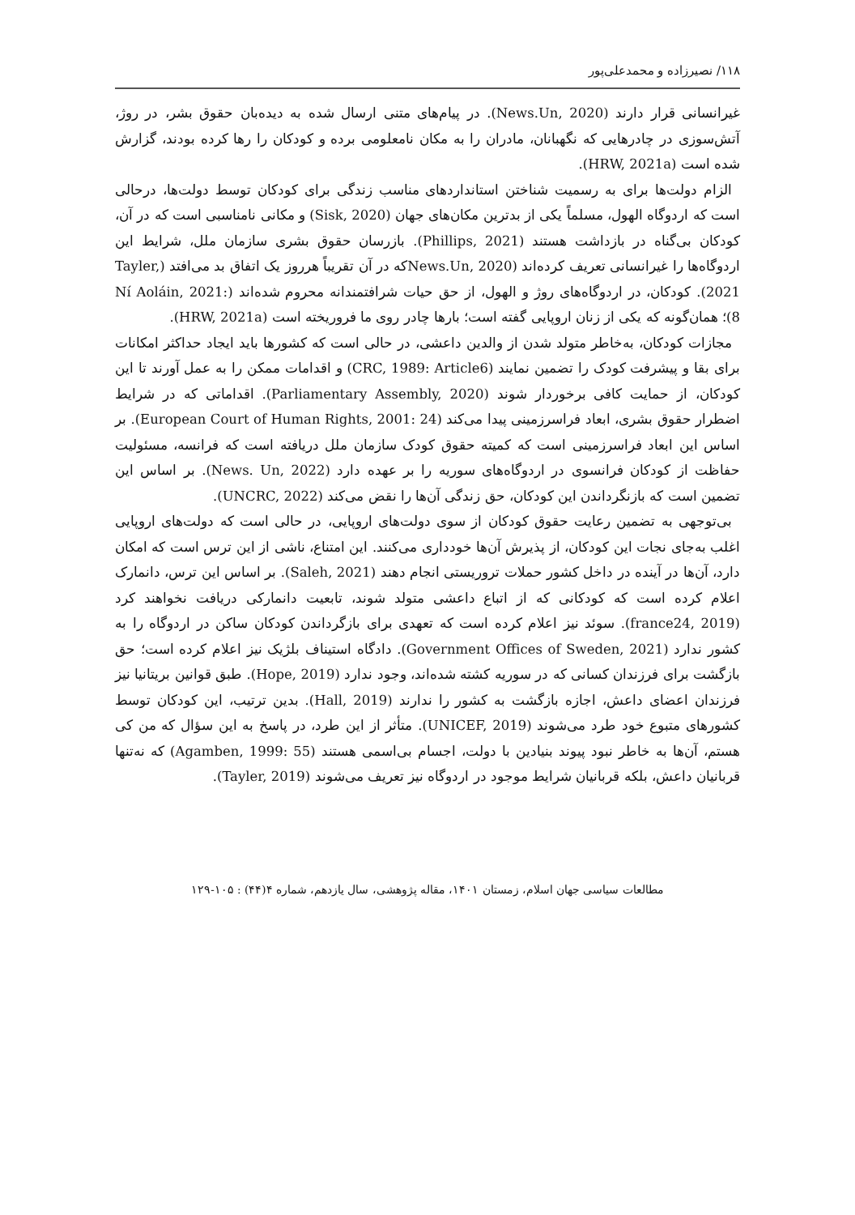۱۱۸/ نصیرزاده و محمدعلی‌پور
غیرانسانی قرار دارند (News.Un, 2020). در پیام‌های متنی ارسال شده به دیده‌بان حقوق بشر، در روژ، آتش‌سوزی در چادرهایی که نگهبانان، مادران را به مکان نامعلومی برده و کودکان را رها کرده بودند، گزارش شده است (HRW, 2021a).
الزام دولت‌ها برای به رسمیت شناختن استانداردهای مناسب زندگی برای کودکان توسط دولت‌ها، درحالی است که اردوگاه الهول، مسلماً یکی از بدترین مکان‌های جهان (Sisk, 2020) و مکانی نامناسبی است که در آن، کودکان بی‌گناه در بازداشت هستند (Phillips, 2021). بازرسان حقوق بشری سازمان ملل، شرایط این اردوگاه‌ها را غیرانسانی تعریف کرده‌اند (News.Un, 2020که در آن تقریباً هرروز یک اتفاق بد می‌افتد (Tayler, 2021). کودکان، در اردوگاه‌های روژ و الهول، از حق حیات شرافتمندانه محروم شده‌اند (Ní Aoláin, 2021: 8)؛ همان‌گونه که یکی از زنان اروپایی گفته است؛ بارها چادر روی ما فروریخته است (HRW, 2021a).
مجازات کودکان، به‌خاطر متولد شدن از والدین داعشی، در حالی است که کشورها باید ایجاد حداکثر امکانات برای بقا و پیشرفت کودک را تضمین نمایند (CRC, 1989: Article6) و اقدامات ممکن را به عمل آورند تا این کودکان، از حمایت کافی برخوردار شوند (Parliamentary Assembly, 2020). اقداماتی که در شرایط اضطرار حقوق بشری، ابعاد فراسرزمینی پیدا می‌کند (European Court of Human Rights, 2001: 24). بر اساس این ابعاد فراسرزمینی است که کمیته حقوق کودک سازمان ملل دریافته است که فرانسه، مسئولیت حفاظت از کودکان فرانسوی در اردوگاه‌های سوریه را بر عهده دارد (News. Un, 2022). بر اساس این تضمین است که بازنگرداندن این کودکان، حق زندگی آن‌ها را نقض می‌کند (UNCRC, 2022).
بی‌توجهی به تضمین رعایت حقوق کودکان از سوی دولت‌های اروپایی، در حالی است که دولت‌های اروپایی اغلب به‌جای نجات این کودکان، از پذیرش آن‌ها خودداری می‌کنند. این امتناع، ناشی از این ترس است که امکان دارد، آن‌ها در آینده در داخل کشور حملات تروریستی انجام دهند (Saleh, 2021). بر اساس این ترس، دانمارک اعلام کرده است که کودکانی که از اتباع داعشی متولد شوند، تابعیت دانمارکی دریافت نخواهند کرد (france24, 2019). سوئد نیز اعلام کرده است که تعهدی برای بازگرداندن کودکان ساکن در اردوگاه را به کشور ندارد (Government Offices of Sweden, 2021). دادگاه استیناف بلژیک نیز اعلام کرده است؛ حق بازگشت برای فرزندان کسانی که در سوریه کشته شده‌اند، وجود ندارد (Hope, 2019). طبق قوانین بریتانیا نیز فرزندان اعضای داعش، اجازه بازگشت به کشور را ندارند (Hall, 2019). بدین ترتیب، این کودکان توسط کشورهای متبوع خود طرد می‌شوند (UNICEF, 2019). متأثر از این طرد، در پاسخ به این سؤال که من کی هستم، آن‌ها به خاطر نبود پیوند بنیادین با دولت، اجسام بی‌اسمی هستند (Agamben, 1999: 55) که نه‌تنها قربانیان داعش، بلکه قربانیان شرایط موجود در اردوگاه نیز تعریف می‌شوند (Tayler, 2019).
مطالعات سیاسی جهان اسلام، زمستان ۱۴۰۱، مقاله پژوهشی، سال یازدهم، شماره ۴(۴۴) : ۱۰۵-۱۲۹